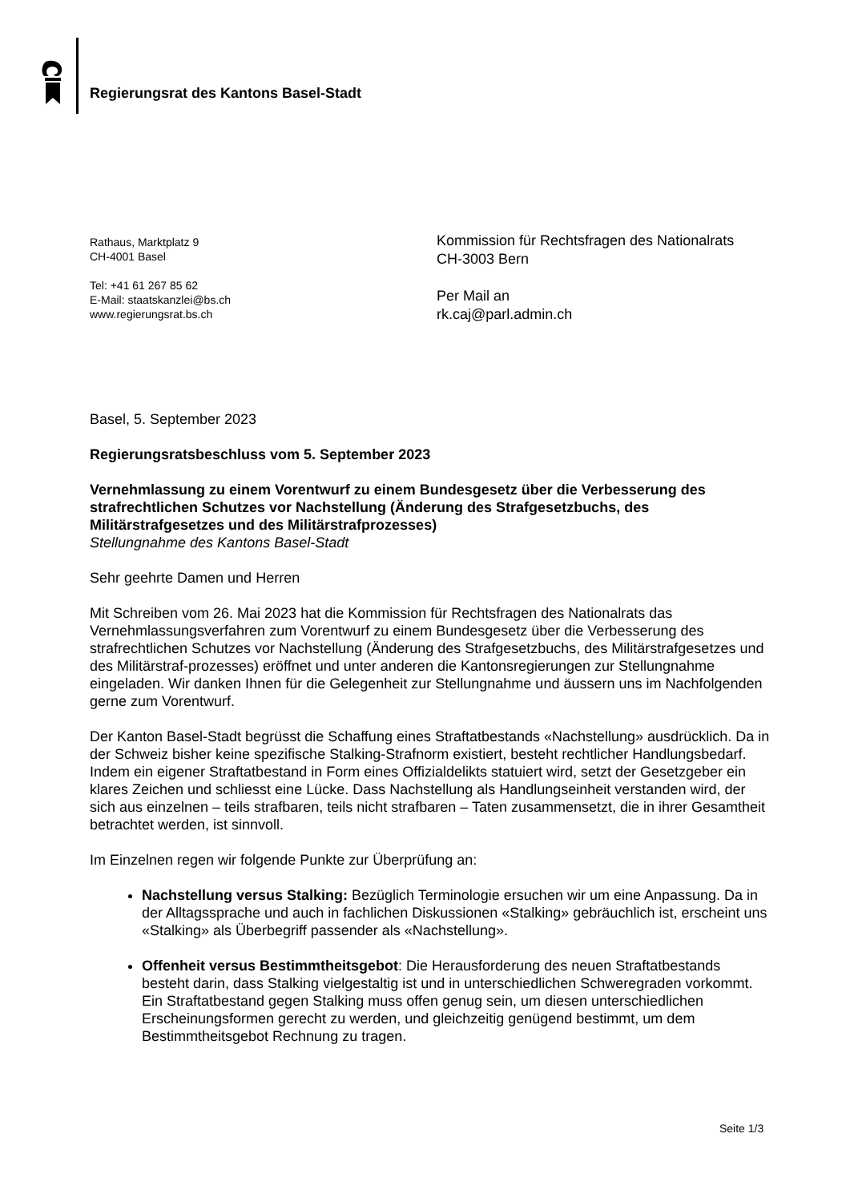Regierungsrat des Kantons Basel-Stadt
Rathaus, Marktplatz 9
CH-4001 Basel
Tel: +41 61 267 85 62
E-Mail: staatskanzlei@bs.ch
www.regierungsrat.bs.ch
Kommission für Rechtsfragen des Nationalrats
CH-3003 Bern
Per Mail an
rk.caj@parl.admin.ch
Basel, 5. September 2023
Regierungsratsbeschluss vom 5. September 2023
Vernehmlassung zu einem Vorentwurf zu einem Bundesgesetz über die Verbesserung des strafrechtlichen Schutzes vor Nachstellung (Änderung des Strafgesetzbuchs, des Militärstrafgesetzes und des Militärstrafprozesses)
Stellungnahme des Kantons Basel-Stadt
Sehr geehrte Damen und Herren
Mit Schreiben vom 26. Mai 2023 hat die Kommission für Rechtsfragen des Nationalrats das Vernehmlassungsverfahren zum Vorentwurf zu einem Bundesgesetz über die Verbesserung des strafrechtlichen Schutzes vor Nachstellung (Änderung des Strafgesetzbuchs, des Militärstrafgesetzes und des Militärstraf-prozesses) eröffnet und unter anderen die Kantonsregierungen zur Stellungnahme eingeladen. Wir danken Ihnen für die Gelegenheit zur Stellungnahme und äussern uns im Nachfolgenden gerne zum Vorentwurf.
Der Kanton Basel-Stadt begrüsst die Schaffung eines Straftatbestands «Nachstellung» ausdrücklich. Da in der Schweiz bisher keine spezifische Stalking-Strafnorm existiert, besteht rechtlicher Handlungsbedarf. Indem ein eigener Straftatbestand in Form eines Offizialdelikts statuiert wird, setzt der Gesetzgeber ein klares Zeichen und schliesst eine Lücke. Dass Nachstellung als Handlungseinheit verstanden wird, der sich aus einzelnen – teils strafbaren, teils nicht strafbaren – Taten zusammensetzt, die in ihrer Gesamtheit betrachtet werden, ist sinnvoll.
Im Einzelnen regen wir folgende Punkte zur Überprüfung an:
Nachstellung versus Stalking: Bezüglich Terminologie ersuchen wir um eine Anpassung. Da in der Alltagssprache und auch in fachlichen Diskussionen «Stalking» gebräuchlich ist, erscheint uns «Stalking» als Überbegriff passender als «Nachstellung».
Offenheit versus Bestimmtheitsgebot: Die Herausforderung des neuen Straftatbestands besteht darin, dass Stalking vielgestaltig ist und in unterschiedlichen Schweregraden vorkommt. Ein Straftatbestand gegen Stalking muss offen genug sein, um diesen unterschiedlichen Erscheinungsformen gerecht zu werden, und gleichzeitig genügend bestimmt, um dem Bestimmtheitsgebot Rechnung zu tragen.
Seite 1/3